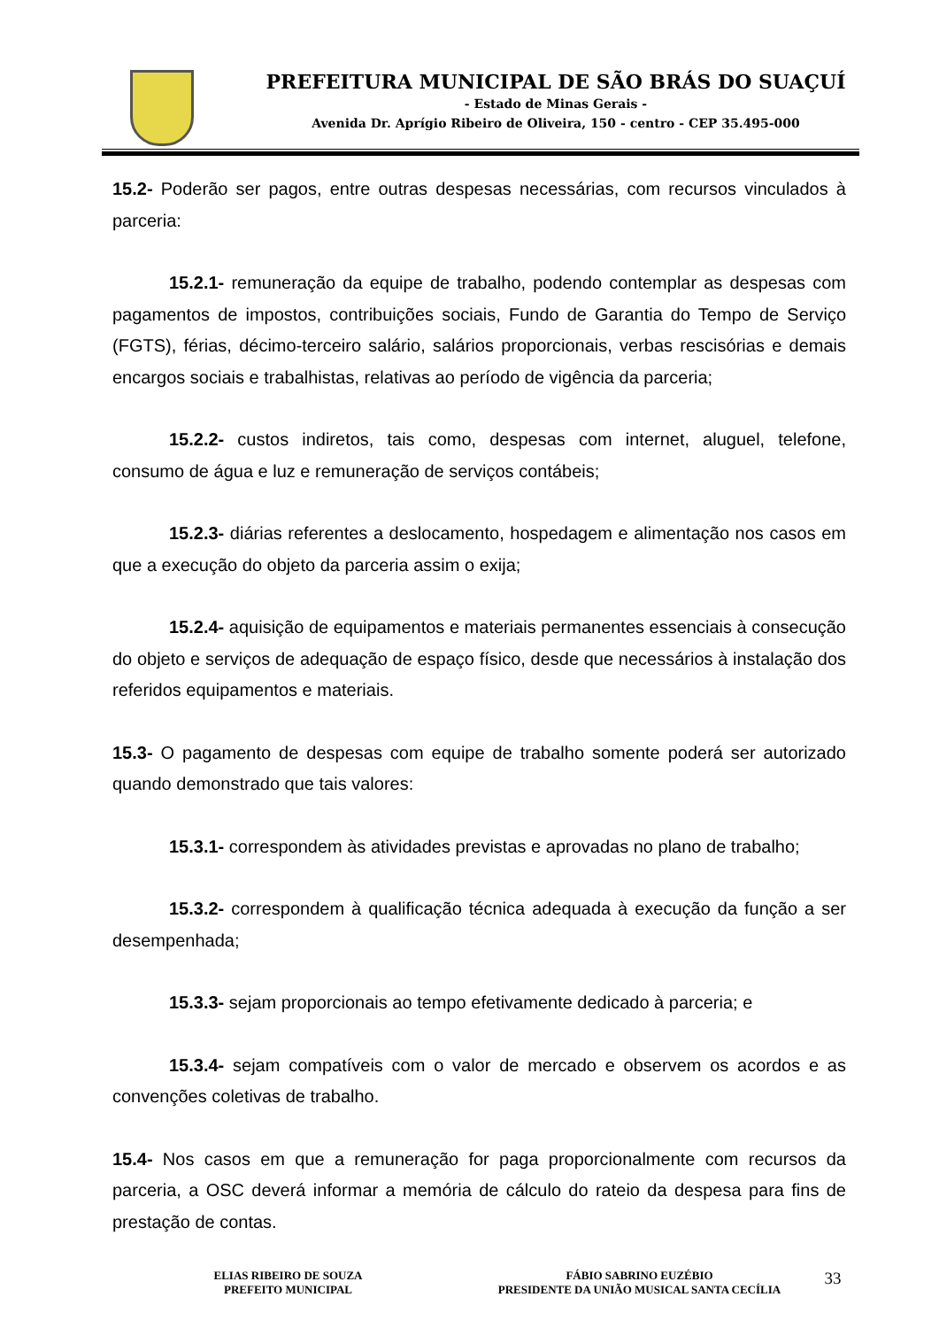PREFEITURA MUNICIPAL DE SÃO BRÁS DO SUAÇUÍ
- Estado de Minas Gerais -
Avenida Dr. Aprígio Ribeiro de Oliveira, 150 - centro - CEP 35.495-000
15.2- Poderão ser pagos, entre outras despesas necessárias, com recursos vinculados à parceria:
15.2.1- remuneração da equipe de trabalho, podendo contemplar as despesas com pagamentos de impostos, contribuições sociais, Fundo de Garantia do Tempo de Serviço (FGTS), férias, décimo-terceiro salário, salários proporcionais, verbas rescisórias e demais encargos sociais e trabalhistas, relativas ao período de vigência da parceria;
15.2.2- custos indiretos, tais como, despesas com internet, aluguel, telefone, consumo de água e luz e remuneração de serviços contábeis;
15.2.3- diárias referentes a deslocamento, hospedagem e alimentação nos casos em que a execução do objeto da parceria assim o exija;
15.2.4- aquisição de equipamentos e materiais permanentes essenciais à consecução do objeto e serviços de adequação de espaço físico, desde que necessários à instalação dos referidos equipamentos e materiais.
15.3- O pagamento de despesas com equipe de trabalho somente poderá ser autorizado quando demonstrado que tais valores:
15.3.1- correspondem às atividades previstas e aprovadas no plano de trabalho;
15.3.2- correspondem à qualificação técnica adequada à execução da função a ser desempenhada;
15.3.3- sejam proporcionais ao tempo efetivamente dedicado à parceria; e
15.3.4- sejam compatíveis com o valor de mercado e observem os acordos e as convenções coletivas de trabalho.
15.4- Nos casos em que a remuneração for paga proporcionalmente com recursos da parceria, a OSC deverá informar a memória de cálculo do rateio da despesa para fins de prestação de contas.
ELIAS RIBEIRO DE SOUZA
PREFEITO MUNICIPAL
FÁBIO SABRINO EUZÉBIO
PRESIDENTE DA UNIÃO MUSICAL SANTA CECÍLIA
33